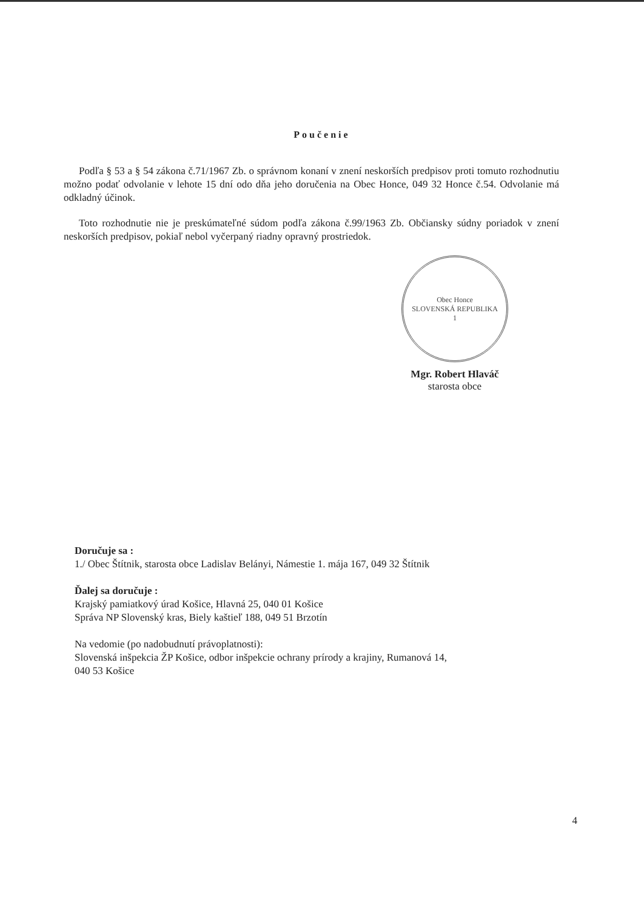Poučenie
Podľa § 53 a § 54 zákona č.71/1967 Zb. o správnom konaní v znení neskorších predpisov proti tomuto rozhodnutiu možno podať odvolanie v lehote 15 dní odo dňa jeho doručenia na Obec Honce, 049 32 Honce č.54. Odvolanie má odkladný účinok.
Toto rozhodnutie nie je preskúmateľné súdom podľa zákona č.99/1963 Zb. Občiansky súdny poriadok v znení neskorších predpisov, pokiaľ nebol vyčerpaný riadny opravný prostriedok.
Obec Honce
SLOVENSKÁ REPUBLIKA
1
Mgr. Robert Hlaváč
starosta obce
Doručuje sa :
1./ Obec Štítnik, starosta obce Ladislav Belányi, Námestie 1. mája 167, 049 32 Štítnik
Ďalej sa doručuje :
Krajský pamiatkový úrad Košice, Hlavná 25, 040 01 Košice
Správa NP Slovenský kras, Biely kaštieľ 188, 049 51 Brzotín
Na vedomie (po nadobudnutí právoplatnosti):
Slovenská inšpekcia ŽP Košice, odbor inšpekcie ochrany prírody a krajiny, Rumanová 14,
040 53 Košice
4